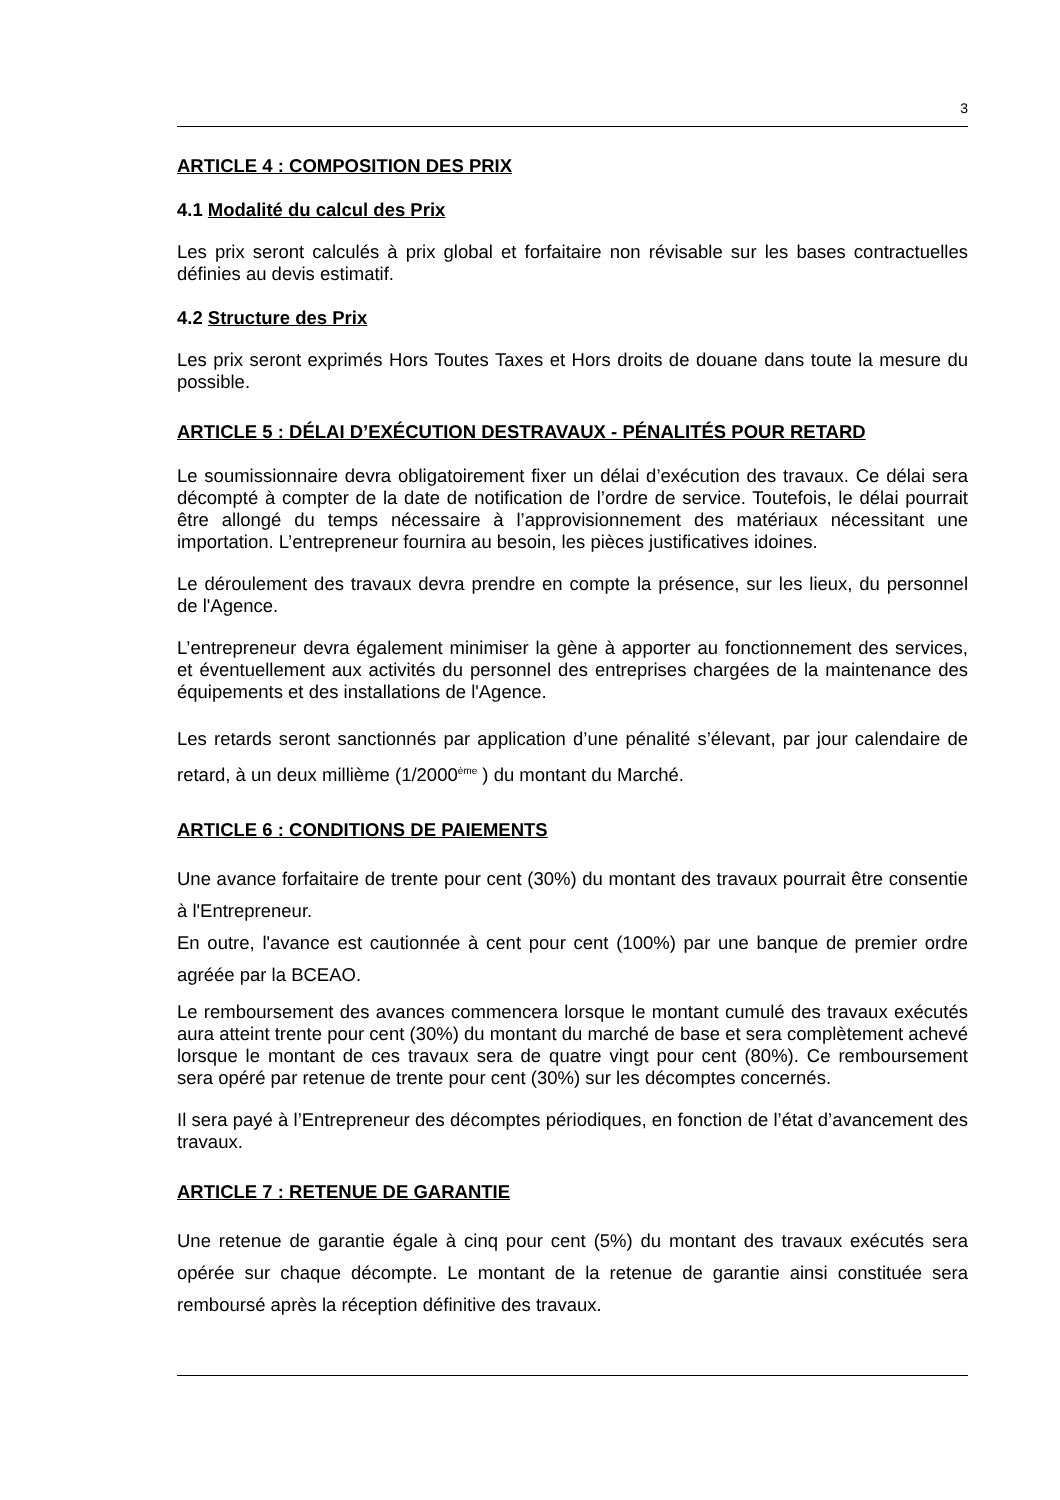3
ARTICLE 4 : COMPOSITION DES PRIX
4.1 Modalité du calcul des Prix
Les prix seront calculés à prix global et forfaitaire non révisable sur les bases contractuelles définies au devis estimatif.
4.2 Structure des Prix
Les prix seront exprimés Hors Toutes Taxes et Hors droits de douane dans toute la mesure du possible.
ARTICLE 5 : DÉLAI D’EXÉCUTION DESTRAVAUX - PÉNALITÉS POUR RETARD
Le soumissionnaire devra obligatoirement fixer un délai d’exécution des travaux. Ce délai sera décompté à compter de la date de notification de l’ordre de service. Toutefois, le délai pourrait être allongé du temps nécessaire à l’approvisionnement des matériaux nécessitant une importation. L’entrepreneur fournira au besoin, les pièces justificatives idoines.
Le déroulement des travaux devra prendre en compte la présence, sur les lieux, du personnel de l'Agence.
L’entrepreneur devra également minimiser la gène à apporter au fonctionnement des services, et éventuellement aux activités du personnel des entreprises chargées de la maintenance des équipements et des installations de l'Agence.
Les retards seront sanctionnés par application d’une pénalité s’élevant, par jour calendaire de retard, à un deux millième (1/2000<sup>ème</sup> ) du montant du Marché.
ARTICLE 6 : CONDITIONS DE PAIEMENTS
Une avance forfaitaire de trente pour cent (30%) du montant des travaux pourrait être consentie à l'Entrepreneur.
En outre, l'avance est cautionnée à cent pour cent (100%) par une banque de premier ordre agréée par la BCEAO.
Le remboursement des avances commencera lorsque le montant cumulé des travaux exécutés aura atteint trente pour cent (30%) du montant du marché de base et sera complètement achevé lorsque le montant de ces travaux sera de quatre vingt pour cent (80%). Ce remboursement sera opéré par retenue de trente pour cent (30%) sur les décomptes concernés.
Il sera payé à l’Entrepreneur des décomptes périodiques, en fonction de l’état d’avancement des travaux.
ARTICLE 7 : RETENUE DE GARANTIE
Une retenue de garantie égale à cinq pour cent (5%) du montant des travaux exécutés sera opérée sur chaque décompte. Le montant de la retenue de garantie ainsi constituée sera remboursé après la réception définitive des travaux.